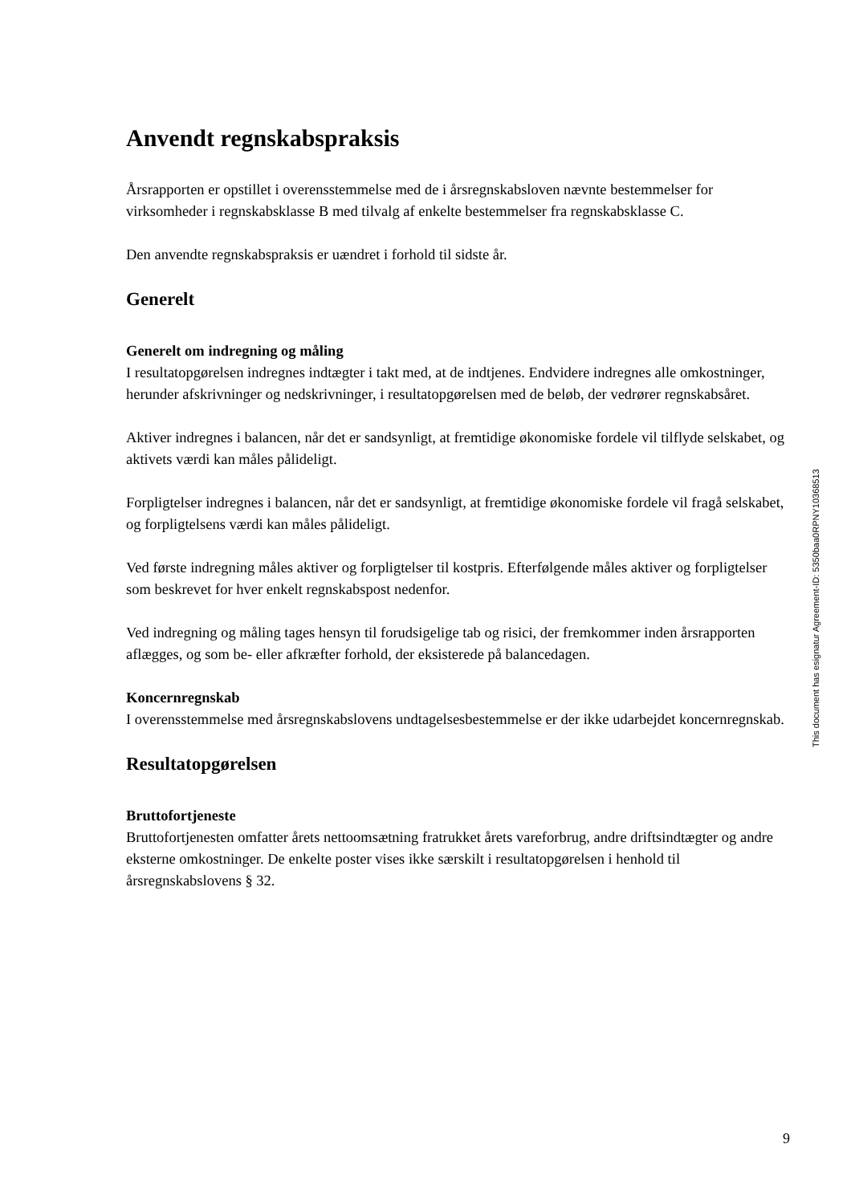Anvendt regnskabspraksis
Årsrapporten er opstillet i overensstemmelse med de i årsregnskabsloven nævnte bestemmelser for virksomheder i regnskabsklasse B med tilvalg af enkelte bestemmelser fra regnskabsklasse C.
Den anvendte regnskabspraksis er uændret i forhold til sidste år.
Generelt
Generelt om indregning og måling
I resultatopgørelsen indregnes indtægter i takt med, at de indtjenes. Endvidere indregnes alle omkostninger, herunder afskrivninger og nedskrivninger, i resultatopgørelsen med de beløb, der vedrører regnskabsåret.
Aktiver indregnes i balancen, når det er sandsynligt, at fremtidige økonomiske fordele vil tilflyde selskabet, og aktivets værdi kan måles pålideligt.
Forpligtelser indregnes i balancen, når det er sandsynligt, at fremtidige økonomiske fordele vil fragå selskabet, og forpligtelsens værdi kan måles pålideligt.
Ved første indregning måles aktiver og forpligtelser til kostpris. Efterfølgende måles aktiver og forpligtelser som beskrevet for hver enkelt regnskabspost nedenfor.
Ved indregning og måling tages hensyn til forudsigelige tab og risici, der fremkommer inden årsrapporten aflægges, og som be- eller afkræfter forhold, der eksisterede på balancedagen.
Koncernregnskab
I overensstemmelse med årsregnskabslovens undtagelsesbestemmelse er der ikke udarbejdet koncernregnskab.
Resultatopgørelsen
Bruttofortjeneste
Bruttofortjenesten omfatter årets nettoomsætning fratrukket årets vareforbrug, andre driftsindtægter og andre eksterne omkostninger. De enkelte poster vises ikke særskilt i resultatopgørelsen i henhold til årsregnskabslovens § 32.
This document has esignatur Agreement-ID: 5350baa0RPNY10368513
9